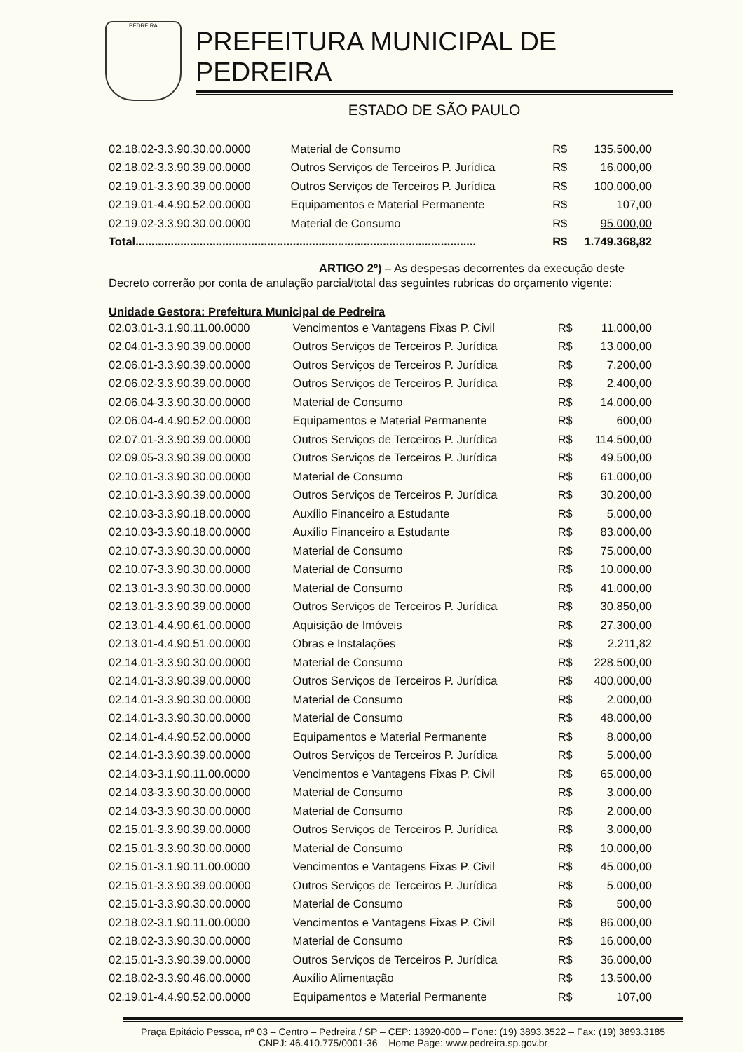PEDREIRA
PREFEITURA MUNICIPAL DE PEDREIRA
ESTADO DE SÃO PAULO
| 02.18.02-3.3.90.30.00.0000 | Material de Consumo | R$ | 135.500,00 |
| 02.18.02-3.3.90.39.00.0000 | Outros Serviços de Terceiros P. Jurídica | R$ | 16.000,00 |
| 02.19.01-3.3.90.39.00.0000 | Outros Serviços de Terceiros P. Jurídica | R$ | 100.000,00 |
| 02.19.01-4.4.90.52.00.0000 | Equipamentos e Material Permanente | R$ | 107,00 |
| 02.19.02-3.3.90.30.00.0000 | Material de Consumo | R$ | 95.000,00 |
| Total.......................................................................................................... | | R$ | 1.749.368,82 |
ARTIGO 2º) – As despesas decorrentes da execução deste Decreto correrão por conta de anulação parcial/total das seguintes rubricas do orçamento vigente:
Unidade Gestora: Prefeitura Municipal de Pedreira
| 02.03.01-3.1.90.11.00.0000 | Vencimentos e Vantagens Fixas P. Civil | R$ | 11.000,00 |
| 02.04.01-3.3.90.39.00.0000 | Outros Serviços de Terceiros P. Jurídica | R$ | 13.000,00 |
| 02.06.01-3.3.90.39.00.0000 | Outros Serviços de Terceiros P. Jurídica | R$ | 7.200,00 |
| 02.06.02-3.3.90.39.00.0000 | Outros Serviços de Terceiros P. Jurídica | R$ | 2.400,00 |
| 02.06.04-3.3.90.30.00.0000 | Material de Consumo | R$ | 14.000,00 |
| 02.06.04-4.4.90.52.00.0000 | Equipamentos e Material Permanente | R$ | 600,00 |
| 02.07.01-3.3.90.39.00.0000 | Outros Serviços de Terceiros P. Jurídica | R$ | 114.500,00 |
| 02.09.05-3.3.90.39.00.0000 | Outros Serviços de Terceiros P. Jurídica | R$ | 49.500,00 |
| 02.10.01-3.3.90.30.00.0000 | Material de Consumo | R$ | 61.000,00 |
| 02.10.01-3.3.90.39.00.0000 | Outros Serviços de Terceiros P. Jurídica | R$ | 30.200,00 |
| 02.10.03-3.3.90.18.00.0000 | Auxílio Financeiro a Estudante | R$ | 5.000,00 |
| 02.10.03-3.3.90.18.00.0000 | Auxílio Financeiro a Estudante | R$ | 83.000,00 |
| 02.10.07-3.3.90.30.00.0000 | Material de Consumo | R$ | 75.000,00 |
| 02.10.07-3.3.90.30.00.0000 | Material de Consumo | R$ | 10.000,00 |
| 02.13.01-3.3.90.30.00.0000 | Material de Consumo | R$ | 41.000,00 |
| 02.13.01-3.3.90.39.00.0000 | Outros Serviços de Terceiros P. Jurídica | R$ | 30.850,00 |
| 02.13.01-4.4.90.61.00.0000 | Aquisição de Imóveis | R$ | 27.300,00 |
| 02.13.01-4.4.90.51.00.0000 | Obras e Instalações | R$ | 2.211,82 |
| 02.14.01-3.3.90.30.00.0000 | Material de Consumo | R$ | 228.500,00 |
| 02.14.01-3.3.90.39.00.0000 | Outros Serviços de Terceiros P. Jurídica | R$ | 400.000,00 |
| 02.14.01-3.3.90.30.00.0000 | Material de Consumo | R$ | 2.000,00 |
| 02.14.01-3.3.90.30.00.0000 | Material de Consumo | R$ | 48.000,00 |
| 02.14.01-4.4.90.52.00.0000 | Equipamentos e Material Permanente | R$ | 8.000,00 |
| 02.14.01-3.3.90.39.00.0000 | Outros Serviços de Terceiros P. Jurídica | R$ | 5.000,00 |
| 02.14.03-3.1.90.11.00.0000 | Vencimentos e Vantagens Fixas P. Civil | R$ | 65.000,00 |
| 02.14.03-3.3.90.30.00.0000 | Material de Consumo | R$ | 3.000,00 |
| 02.14.03-3.3.90.30.00.0000 | Material de Consumo | R$ | 2.000,00 |
| 02.15.01-3.3.90.39.00.0000 | Outros Serviços de Terceiros P. Jurídica | R$ | 3.000,00 |
| 02.15.01-3.3.90.30.00.0000 | Material de Consumo | R$ | 10.000,00 |
| 02.15.01-3.1.90.11.00.0000 | Vencimentos e Vantagens Fixas P. Civil | R$ | 45.000,00 |
| 02.15.01-3.3.90.39.00.0000 | Outros Serviços de Terceiros P. Jurídica | R$ | 5.000,00 |
| 02.15.01-3.3.90.30.00.0000 | Material de Consumo | R$ | 500,00 |
| 02.18.02-3.1.90.11.00.0000 | Vencimentos e Vantagens Fixas P. Civil | R$ | 86.000,00 |
| 02.18.02-3.3.90.30.00.0000 | Material de Consumo | R$ | 16.000,00 |
| 02.15.01-3.3.90.39.00.0000 | Outros Serviços de Terceiros P. Jurídica | R$ | 36.000,00 |
| 02.18.02-3.3.90.46.00.0000 | Auxílio Alimentação | R$ | 13.500,00 |
| 02.19.01-4.4.90.52.00.0000 | Equipamentos e Material Permanente | R$ | 107,00 |
Praça Epitácio Pessoa, nº 03 – Centro – Pedreira / SP – CEP: 13920-000 – Fone: (19) 3893.3522 – Fax: (19) 3893.3185
CNPJ: 46.410.775/0001-36 – Home Page: www.pedreira.sp.gov.br